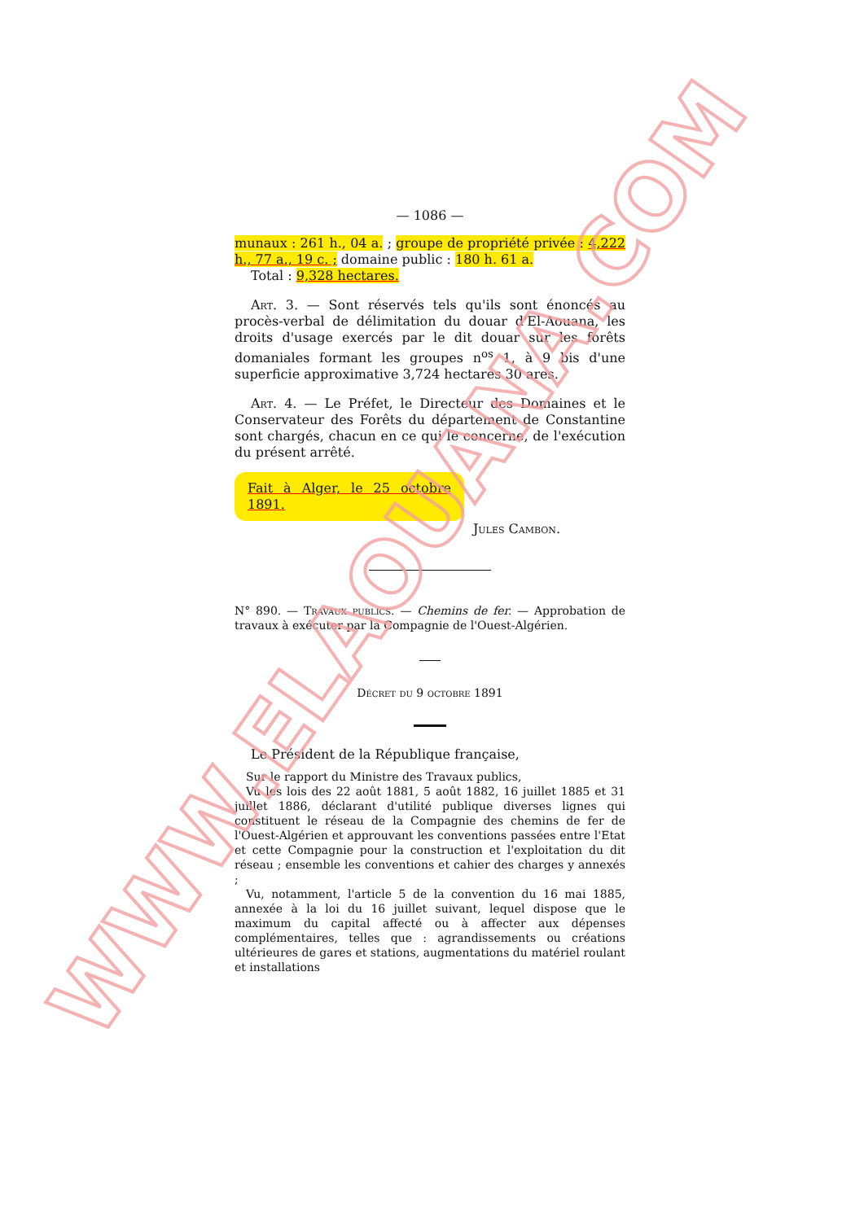— 1086 —
munaux : 261 h., 04 a. ; groupe de propriété privée : 4,222 h., 77 a., 19 c. ; domaine public : 180 h. 61 a.
Total : 9,328 hectares.
Art. 3. — Sont réservés tels qu'ils sont énoncés au procès-verbal de délimitation du douar d'El-Aouana, les droits d'usage exercés par le dit douar sur les forêts domaniales formant les groupes n<sup>os</sup> 1, à 9 bis d'une superficie approximative 3,724 hectares 30 ares.
Art. 4. — Le Préfet, le Directeur des Domaines et le Conservateur des Forêts du département de Constantine sont chargés, chacun en ce qui le concerne, de l'exécution du présent arrêté.
Fait à Alger, le 25 octobre 1891.
Jules Cambon.
N° 890. — Travaux publics. — Chemins de fer. — Approbation de travaux à exécuter par la Compagnie de l'Ouest-Algérien.
Décret du 9 octobre 1891
Le Président de la République française,
Sur le rapport du Ministre des Travaux publics,
Vu les lois des 22 août 1881, 5 août 1882, 16 juillet 1885 et 31 juillet 1886, déclarant d'utilité publique diverses lignes qui constituent le réseau de la Compagnie des chemins de fer de l'Ouest-Algérien et approuvant les conventions passées entre l'Etat et cette Compagnie pour la construction et l'exploitation du dit réseau ; ensemble les conventions et cahier des charges y annexés ;
Vu, notamment, l'article 5 de la convention du 16 mai 1885, annexée à la loi du 16 juillet suivant, lequel dispose que le maximum du capital affecté ou à affecter aux dépenses complémentaires, telles que : agrandissements ou créations ultérieures de gares et stations, augmentations du matériel roulant et installations
WWW.ELAOUANA.COM